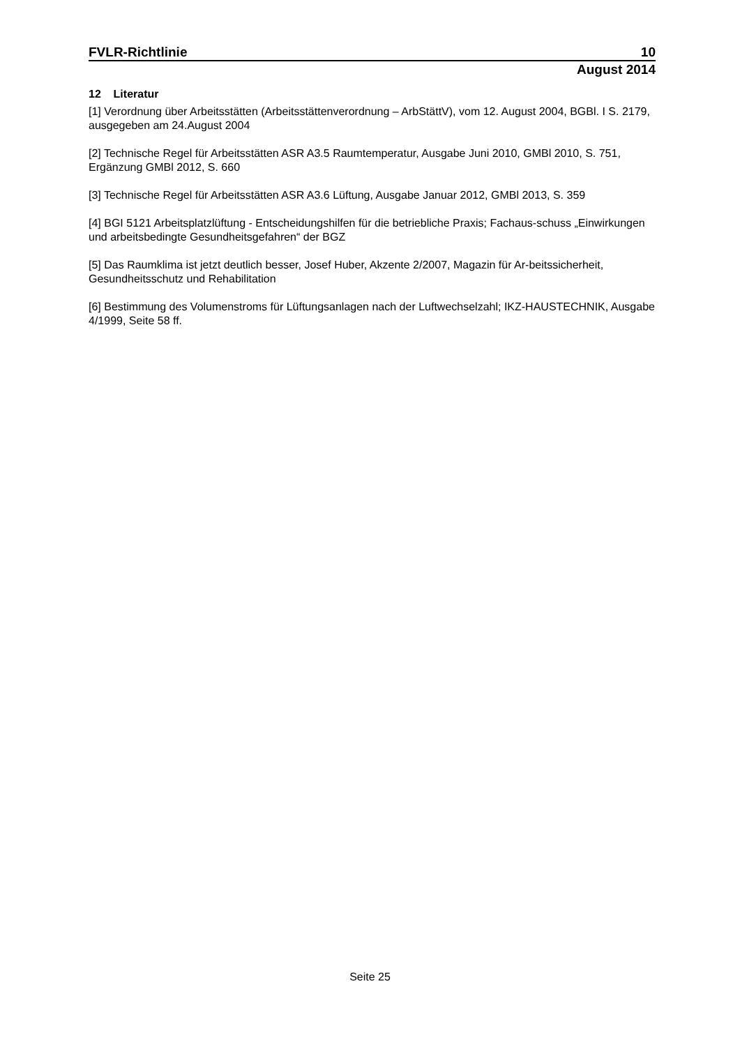FVLR-Richtlinie 10
August 2014
12 Literatur
[1] Verordnung über Arbeitsstätten (Arbeitsstättenverordnung – ArbStättV), vom 12. August 2004, BGBl. I S. 2179, ausgegeben am 24.August 2004
[2] Technische Regel für Arbeitsstätten ASR A3.5 Raumtemperatur, Ausgabe Juni 2010, GMBl 2010, S. 751, Ergänzung GMBl 2012, S. 660
[3] Technische Regel für Arbeitsstätten ASR A3.6 Lüftung, Ausgabe Januar 2012, GMBl 2013, S. 359
[4] BGI 5121 Arbeitsplatzlüftung - Entscheidungshilfen für die betriebliche Praxis; Fachaus-schuss „Einwirkungen und arbeitsbedingte Gesundheitsgefahren“ der BGZ
[5] Das Raumklima ist jetzt deutlich besser, Josef Huber, Akzente 2/2007, Magazin für Ar-beitssicherheit, Gesundheitsschutz und Rehabilitation
[6] Bestimmung des Volumenstroms für Lüftungsanlagen nach der Luftwechselzahl; IKZ-HAUSTECHNIK, Ausgabe 4/1999, Seite 58 ff.
Seite 25